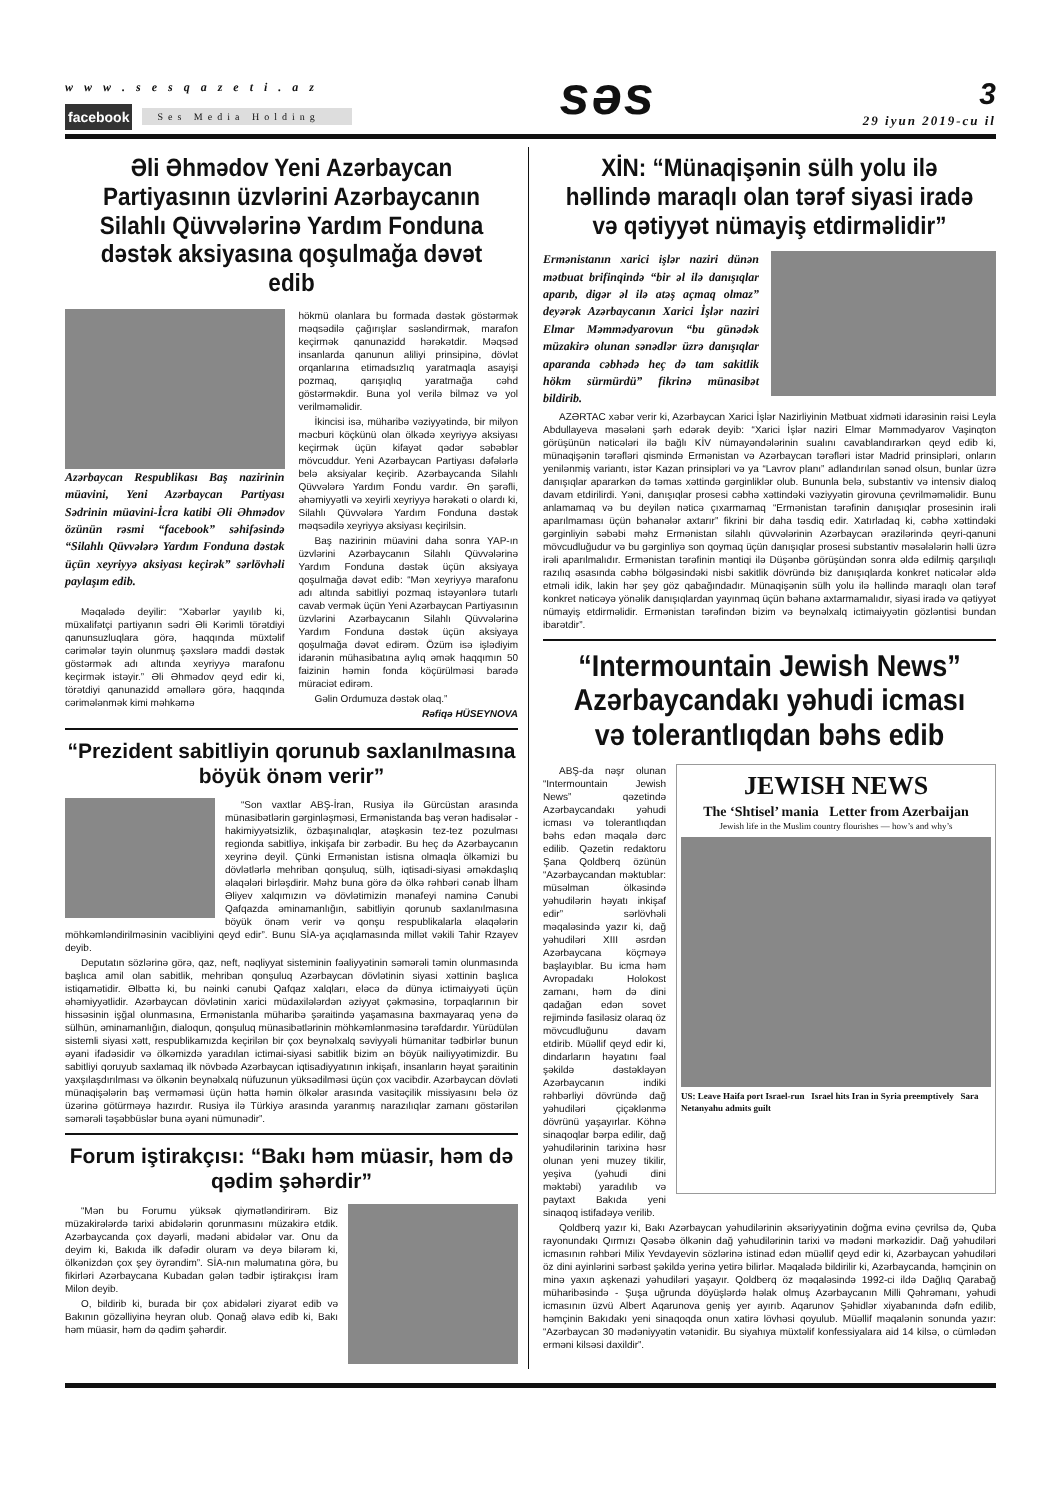w w w . s e s q a z e t i . a z
facebook Ses Media Holding
səs
3
29 iyun 2019-cu il
Əli Əhmədov Yeni Azərbaycan Partiyasının üzvlərini Azərbaycanın Silahlı Qüvvələrinə Yardım Fonduna dəstək aksiyasına qoşulmağa dəvət edib
Azərbaycan Respublikası Baş nazirinin müavini, Yeni Azərbaycan Partiyası Sədrinin müavini-İcra katibi Əli Əhmədov özünün rəsmi “facebook” səhifəsində “Silahlı Qüvvələrə Yardım Fonduna dəstək üçün xeyriyyə aksiyası keçirək” sərlövhəli paylaşım edib.
Məqalədə deyilir: “Xəbərlər yayılıb ki, müxalifətçi partiyanın sədri Əli Kərimli törətdiyi qanunsuzluqlara görə, haqqında müxtəlif cərimələr təyin olunmuş şəxslərə maddi dəstək göstərmək adı altında xeyriyyə marafonu keçirmək istəyir.” Əli Əhmədov qeyd edir ki, törətdiyi qanunazidd əməllərə görə, haqqında cərimələnmək kimi məhkəmə
hökmü olanlara bu formada dəstək göstərmək məqsədilə çağırışlar səsləndirmək, marafon keçirmək qanunazidd hərəkətdir. Məqsəd insanlarda qanunun aliliyi prinsipinə, dövlət orqanlarına etimadsızlıq yaratmaqla asayişi pozmaq, qarışıqlıq yaratmağa cəhd göstərməkdir. Buna yol verilə bilməz və yol verilməməlidir.
İkincisi isə, müharibə vəziyyətində, bir milyon məcburi köçkünü olan ölkədə xeyriyyə aksiyası keçirmək üçün kifayət qədər səbəblər mövcuddur. Yeni Azərbaycan Partiyası dəfələrlə belə aksiyalar keçirib. Azərbaycanda Silahlı Qüvvələrə Yardım Fondu vardır. Ən şərəfli, əhəmiyyətli və xeyirli xeyriyyə hərəkəti o olardı ki, Silahlı Qüvvələrə Yardım Fonduna dəstək məqsədilə xeyriyyə aksiyası keçirilsin.
Baş nazirinin müavini daha sonra YAP-ın üzvlərini Azərbaycanın Silahlı Qüvvələrinə Yardım Fonduna dəstək üçün aksiyaya qoşulmağa dəvət edib: “Mən xeyriyyə marafonu adı altında sabitliyi pozmaq istəyənlərə tutarlı cavab vermək üçün Yeni Azərbaycan Partiyasının üzvlərini Azərbaycanın Silahlı Qüvvələrinə Yardım Fonduna dəstək üçün aksiyaya qoşulmağa dəvət edirəm. Özüm isə işlədiyim idarənin mühasibatına aylıq əmək haqqımın 50 faizinin həmin fonda köçürülməsi barədə müraciət edirəm.
Gəlin Ordumuza dəstək olaq.”
Rəfiqə HÜSEYNOVA
“Prezident sabitliyin qorunub saxlanılmasına böyük önəm verir”
“Son vaxtlar ABŞ-İran, Rusiya ilə Gürcüstan arasında münasibətlərin gərginləşməsi, Ermənistanda baş verən hadisələr - hakimiyyətsizlik, özbaşınalıqlar, atəşkəsin tez-tez pozulması regionda sabitliyə, inkişafa bir zərbədir. Bu heç də Azərbaycanın xeyrinə deyil. Çünki Ermənistan istisna olmaqla ölkəmizi bu dövlətlərlə mehriban qonşuluq, sülh, iqtisadi-siyasi əməkdaşlıq əlaqələri birləşdirir. Məhz buna görə də ölkə rəhbəri cənab İlham Əliyev xalqımızın və dövlətimizin mənafeyi naminə Cənubi Qafqazda əminamanlığın, sabitliyin qorunub saxlanılmasına böyük önəm verir və qonşu respublikalarla əlaqələrin möhkəmləndirilməsinin vacibliyini qeyd edir”. Bunu SİA-ya açıqlamasında millət vəkili Tahir Rzayev deyib.
Deputatın sözlərinə görə, qaz, neft, nəqliyyat sisteminin fəaliyyətinin səmərəli təmin olunmasında başlıca amil olan sabitlik, mehriban qonşuluq Azərbaycan dövlətinin siyasi xəttinin başlıca istiqamətidir. Əlbəttə ki, bu nəinki cənubi Qafqaz xalqları, eləcə də dünya ictimaiyyəti üçün əhəmiyyətlidir. Azərbaycan dövlətinin xarici müdaxilələrdən əziyyət çəkməsinə, torpaqlarının bir hissəsinin işğal olunmasına, Ermənistanla müharibə şəraitində yaşamasına baxmayaraq yenə də sülhün, əminamanlığın, dialoqun, qonşuluq münasibətlərinin möhkəmlənməsinə tərəfdardır. Yürüdülən sistemli siyasi xətt, respublikamızda keçirilən bir çox beynəlxalq səviyyəli hümanitar tədbirlər bunun əyani ifadəsidir və ölkəmizdə yaradılan ictimai-siyasi sabitlik bizim ən böyük nailiyyətimizdir. Bu sabitliyi qoruyub saxlamaq ilk növbədə Azərbaycan iqtisadiyyatının inkişafı, insanların həyat şəraitinin yaxşılaşdırılması və ölkənin beynəlxalq nüfuzunun yüksədilməsi üçün çox vacibdir. Azərbaycan dövləti münaqişələrin baş verməməsi üçün hətta həmin ölkələr arasında vasitəçilik missiyasını belə öz üzərinə götürməyə hazırdır. Rusiya ilə Türkiyə arasında yaranmış narazılıqlar zamanı göstərilən səmərəli təşəbbüslər buna əyani nümunədir”.
Forum iştirakçısı: “Bakı həm müasir, həm də qədim şəhərdir”
“Mən bu Forumu yüksək qiymətləndirirəm. Biz müzakirələrdə tarixi abidələrin qorunmasını müzakirə etdik. Azərbaycanda çox dəyərli, mədəni abidələr var. Onu da deyim ki, Bakıda ilk dəfədir oluram və deyə bilərəm ki, ölkənizdən çox şey öyrəndim”. SİA-nın məlumatına görə, bu fikirləri Azərbaycana Kubadan gələn tədbir iştirakçısı İram Milon deyib.
O, bildirib ki, burada bir çox abidələri ziyarət edib və Bakının gözəlliyinə heyran olub. Qonağ əlavə edib ki, Bakı həm müasir, həm də qədim şəhərdir.
XİN: “Münaqişənin sülh yolu ilə həllində maraqlı olan tərəf siyasi iradə və qətiyyət nümayiş etdirməlidir”
Ermənistanın xarici işlər naziri dünən mətbuat brifinqində “bir əl ilə danışıqlar aparıb, digər əl ilə atəş açmaq olmaz” deyərək Azərbaycanın Xarici İşlər naziri Elmar Məmmədyarovun “bu günədək müzakirə olunan sənədlər üzrə danışıqlar aparanda cəbhədə heç də tam sakitlik hökm sürmürdü” fikrinə münasibət bildirib.
AZƏRTAC xəbər verir ki, Azərbaycan Xarici İşlər Nazirliyinin Mətbuat xidməti idarəsinin rəisi Leyla Abdullayeva məsələni şərh edərək deyib: “Xarici İşlər naziri Elmar Məmmədyarov Vaşinqton görüşünün nəticələri ilə bağlı KİV nümayəndələrinin sualını cavablandırarkən qeyd edib ki, münaqişənin tərəfləri qismində Ermənistan və Azərbaycan tərəfləri istər Madrid prinsipləri, onların yenilənmiş variantı, istər Kazan prinsipləri və ya “Lavrov planı” adlandırılan sənəd olsun, bunlar üzrə danışıqlar apararkən də təmas xəttində gərginliklər olub. Bununla belə, substantiv və intensiv dialoq davam etdirilirdi. Yəni, danışıqlar prosesi cəbhə xəttindəki vəziyyətin girovuna çevrilməməlidir. Bunu anlamamaq və bu deyilən nəticə çıxarmamaq “Ermənistan tərəfinin danışıqlar prosesinin irəli aparılmaması üçün bəhanələr axtarır” fikrini bir daha təsdiq edir. Xatırladaq ki, cəbhə xəttindəki gərginliyin səbəbi məhz Ermənistan silahlı qüvvələrinin Azərbaycan ərazilərində qeyri-qanuni mövcudluğudur və bu gərginliyə son qoymaq üçün danışıqlar prosesi substantiv məsələlərin həlli üzrə irəli aparılmalıdır. Ermənistan tərəfinin məntiqi ilə Düşənbə görüşündən sonra əldə edilmiş qarşılıqlı razılıq əsasında cəbhə bölgəsindəki nisbi sakitlik dövründə biz danışıqlarda konkret nəticələr əldə etməli idik, lakin hər şey göz qabağındadır. Münaqişənin sülh yolu ilə həllində maraqlı olan tərəf konkret nəticəyə yönəlik danışıqlardan yayınmaq üçün bəhanə axtarmamalıdır, siyasi iradə və qətiyyət nümayiş etdirməlidir. Ermənistan tərəfindən bizim və beynəlxalq ictimaiyyətin gözləntisi bundan ibarətdir”.
“Intermountain Jewish News” Azərbaycandakı yəhudi icması və tolerantlıqdan bəhs edib
JEWISH NEWS
The ‘Shtisel’ mania Letter from Azerbaijan
Jewish life in the Muslim country flourishes — how’s and why’s
US: Leave Haifa port Israel-run Israel hits Iran in Syria preemptively Sara Netanyahu admits guilt
ABŞ-da nəşr olunan “Intermountain Jewish News” qəzetində Azərbaycandakı yəhudi icması və tolerantlıqdan bəhs edən məqalə dərc edilib. Qəzetin redaktoru Şana Qoldberq özünün “Azərbaycandan məktublar: müsəlman ölkəsində yəhudilərin həyatı inkişaf edir” sərlövhəli məqaləsində yazır ki, dağ yəhudiləri XIII əsrdən Azərbaycana köçməyə başlayıblar. Bu icma həm Avropadakı Holokost zamanı, həm də dini qadağan edən sovet rejimində fasiləsiz olaraq öz mövcudluğunu davam etdirib. Müəllif qeyd edir ki, dindarların həyatını fəal şəkildə dəstəkləyən Azərbaycanın indiki rəhbərliyi dövründə dağ yəhudiləri çiçəklənmə dövrünü yaşayırlar. Köhnə sinaqoqlar bərpa edilir, dağ yəhudilərinin tarixinə həsr olunan yeni muzey tikilir, yeşiva (yəhudi dini məktəbi) yaradılıb və paytaxt Bakıda yeni sinaqoq istifadəyə verilib.
Qoldberq yazır ki, Bakı Azərbaycan yəhudilərinin əksəriyyətinin doğma evinə çevrilsə də, Quba rayonundakı Qırmızı Qəsəbə ölkənin dağ yəhudilərinin tarixi və mədəni mərkəzidir. Dağ yəhudiləri icmasının rəhbəri Milix Yevdayevin sözlərinə istinad edən müəllif qeyd edir ki, Azərbaycan yəhudiləri öz dini ayinlərini sərbəst şəkildə yerinə yetirə bilirlər. Məqalədə bildirilir ki, Azərbaycanda, həmçinin on minə yaxın aşkenazi yəhudiləri yaşayır. Qoldberq öz məqaləsində 1992-ci ildə Dağlıq Qarabağ müharibəsində - Şuşa uğrunda döyüşlərdə həlak olmuş Azərbaycanın Milli Qəhrəmanı, yəhudi icmasının üzvü Albert Aqarunova geniş yer ayırıb. Aqarunov Şəhidlər xiyabanında dəfn edilib, həmçinin Bakıdakı yeni sinaqoqda onun xatirə lövhəsi qoyulub. Müəllif məqalənin sonunda yazır: “Azərbaycan 30 mədəniyyətin vətənidir. Bu siyahıya müxtəlif konfessiyalara aid 14 kilsə, o cümlədən erməni kilsəsi daxildir”.